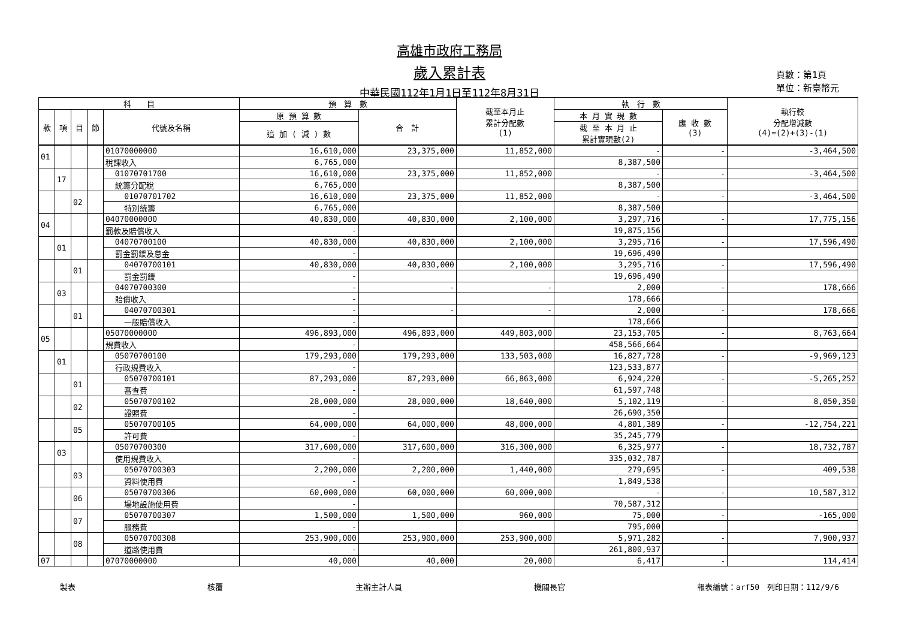高雄市政府工務局
歲入累計表
中華民國112年1月1日至112年8月31日
頁數：第1頁
單位：新臺幣元
| 科 目 | | | | | 預 算 數 | | 截至本月止 累計分配數 (1) | 執 行 數 | | 執行較 分配增減數 (4)=(2)+(3)-(1) |
| --- | --- | --- | --- | --- | --- | --- | --- | --- | --- | --- |
| 款 | 項 | 目 | 節 | 代號及名稱 | 原 預 算 數 | 合 計 | | 本 月 實 現 數 | 應 收 數 (3) | |
| | | | | | 追 加 ( 減 ) 數 | | | 截 至 本 月 止 累計實現數(2) | | |
| 01 | | | | 01070000000 | 16,610,000 | 23,375,000 | 11,852,000 | - | - | -3,464,500 |
| | | | | 稅課收入 | 6,765,000 | | | 8,387,500 | | |
| | 17 | | | 01070701700 | 16,610,000 | 23,375,000 | 11,852,000 | - | - | -3,464,500 |
| | | | | 統籌分配稅 | 6,765,000 | | | 8,387,500 | | |
| | | 02 | | 01070701702 | 16,610,000 | 23,375,000 | 11,852,000 | - | - | -3,464,500 |
| | | | | 特別統籌 | 6,765,000 | | | 8,387,500 | | |
| 04 | | | | 04070000000 | 40,830,000 | 40,830,000 | 2,100,000 | 3,297,716 | - | 17,775,156 |
| | | | | 罰款及賠償收入 | - | | | 19,875,156 | | |
| | 01 | | | 04070700100 | 40,830,000 | 40,830,000 | 2,100,000 | 3,295,716 | - | 17,596,490 |
| | | | | 罰金罰鍰及怠金 | - | | | 19,696,490 | | |
| | | 01 | | 04070700101 | 40,830,000 | 40,830,000 | 2,100,000 | 3,295,716 | - | 17,596,490 |
| | | | | 罰金罰鍰 | - | | | 19,696,490 | | |
| | 03 | | | 04070700300 | - | - | - | 2,000 | - | 178,666 |
| | | | | 賠償收入 | - | | | 178,666 | | |
| | | 01 | | 04070700301 | - | - | - | 2,000 | - | 178,666 |
| | | | | 一般賠償收入 | - | | | 178,666 | | |
| 05 | | | | 05070000000 | 496,893,000 | 496,893,000 | 449,803,000 | 23,153,705 | - | 8,763,664 |
| | | | | 規費收入 | - | | | 458,566,664 | | |
| | 01 | | | 05070700100 | 179,293,000 | 179,293,000 | 133,503,000 | 16,827,728 | - | -9,969,123 |
| | | | | 行政規費收入 | - | | | 123,533,877 | | |
| | | 01 | | 05070700101 | 87,293,000 | 87,293,000 | 66,863,000 | 6,924,220 | - | -5,265,252 |
| | | | | 審查費 | - | | | 61,597,748 | | |
| | | 02 | | 05070700102 | 28,000,000 | 28,000,000 | 18,640,000 | 5,102,119 | - | 8,050,350 |
| | | | | 證照費 | - | | | 26,690,350 | | |
| | | 05 | | 05070700105 | 64,000,000 | 64,000,000 | 48,000,000 | 4,801,389 | - | -12,754,221 |
| | | | | 許可費 | - | | | 35,245,779 | | |
| | 03 | | | 05070700300 | 317,600,000 | 317,600,000 | 316,300,000 | 6,325,977 | - | 18,732,787 |
| | | | | 使用規費收入 | - | | | 335,032,787 | | |
| | | 03 | | 05070700303 | 2,200,000 | 2,200,000 | 1,440,000 | 279,695 | - | 409,538 |
| | | | | 資料使用費 | - | | | 1,849,538 | | |
| | | 06 | | 05070700306 | 60,000,000 | 60,000,000 | 60,000,000 | - | - | 10,587,312 |
| | | | | 場地設施使用費 | - | | | 70,587,312 | | |
| | | 07 | | 05070700307 | 1,500,000 | 1,500,000 | 960,000 | 75,000 | - | -165,000 |
| | | | | 服務費 | - | | | 795,000 | | |
| | | 08 | | 05070700308 | 253,900,000 | 253,900,000 | 253,900,000 | 5,971,282 | - | 7,900,937 |
| | | | | 道路使用費 | - | | | 261,800,937 | | |
| 07 | | | | 07070000000 | 40,000 | 40,000 | 20,000 | 6,417 | - | 114,414 |
製表 核覆 主辦主計人員 機關長官 報表編號：arf50　列印日期：112/9/6